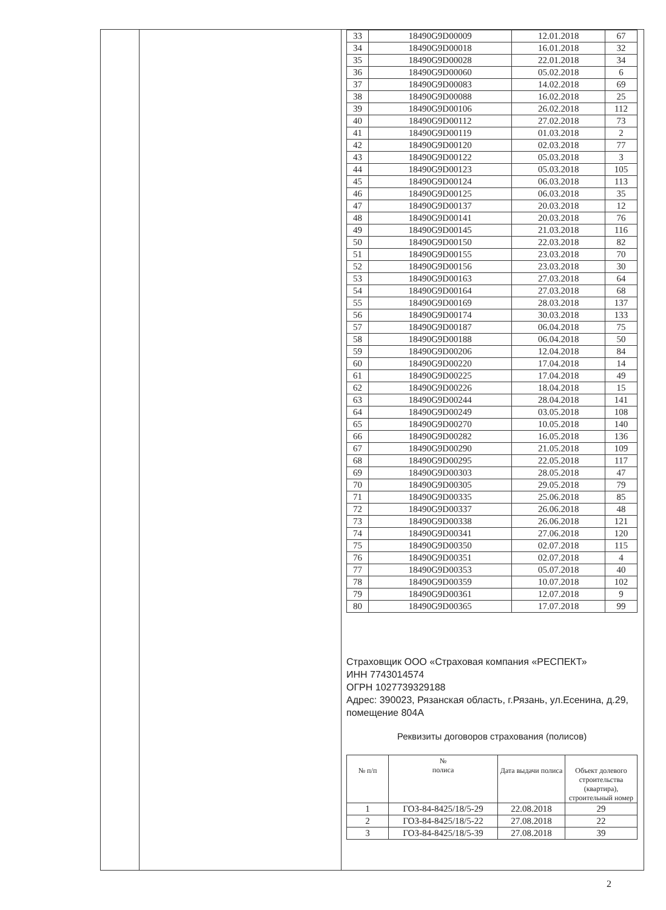| 33 | 18490G9D00009 | 12.01.2018 | 67 |
| 34 | 18490G9D00018 | 16.01.2018 | 32 |
| 35 | 18490G9D00028 | 22.01.2018 | 34 |
| 36 | 18490G9D00060 | 05.02.2018 | 6 |
| 37 | 18490G9D00083 | 14.02.2018 | 69 |
| 38 | 18490G9D00088 | 16.02.2018 | 25 |
| 39 | 18490G9D00106 | 26.02.2018 | 112 |
| 40 | 18490G9D00112 | 27.02.2018 | 73 |
| 41 | 18490G9D00119 | 01.03.2018 | 2 |
| 42 | 18490G9D00120 | 02.03.2018 | 77 |
| 43 | 18490G9D00122 | 05.03.2018 | 3 |
| 44 | 18490G9D00123 | 05.03.2018 | 105 |
| 45 | 18490G9D00124 | 06.03.2018 | 113 |
| 46 | 18490G9D00125 | 06.03.2018 | 35 |
| 47 | 18490G9D00137 | 20.03.2018 | 12 |
| 48 | 18490G9D00141 | 20.03.2018 | 76 |
| 49 | 18490G9D00145 | 21.03.2018 | 116 |
| 50 | 18490G9D00150 | 22.03.2018 | 82 |
| 51 | 18490G9D00155 | 23.03.2018 | 70 |
| 52 | 18490G9D00156 | 23.03.2018 | 30 |
| 53 | 18490G9D00163 | 27.03.2018 | 64 |
| 54 | 18490G9D00164 | 27.03.2018 | 68 |
| 55 | 18490G9D00169 | 28.03.2018 | 137 |
| 56 | 18490G9D00174 | 30.03.2018 | 133 |
| 57 | 18490G9D00187 | 06.04.2018 | 75 |
| 58 | 18490G9D00188 | 06.04.2018 | 50 |
| 59 | 18490G9D00206 | 12.04.2018 | 84 |
| 60 | 18490G9D00220 | 17.04.2018 | 14 |
| 61 | 18490G9D00225 | 17.04.2018 | 49 |
| 62 | 18490G9D00226 | 18.04.2018 | 15 |
| 63 | 18490G9D00244 | 28.04.2018 | 141 |
| 64 | 18490G9D00249 | 03.05.2018 | 108 |
| 65 | 18490G9D00270 | 10.05.2018 | 140 |
| 66 | 18490G9D00282 | 16.05.2018 | 136 |
| 67 | 18490G9D00290 | 21.05.2018 | 109 |
| 68 | 18490G9D00295 | 22.05.2018 | 117 |
| 69 | 18490G9D00303 | 28.05.2018 | 47 |
| 70 | 18490G9D00305 | 29.05.2018 | 79 |
| 71 | 18490G9D00335 | 25.06.2018 | 85 |
| 72 | 18490G9D00337 | 26.06.2018 | 48 |
| 73 | 18490G9D00338 | 26.06.2018 | 121 |
| 74 | 18490G9D00341 | 27.06.2018 | 120 |
| 75 | 18490G9D00350 | 02.07.2018 | 115 |
| 76 | 18490G9D00351 | 02.07.2018 | 4 |
| 77 | 18490G9D00353 | 05.07.2018 | 40 |
| 78 | 18490G9D00359 | 10.07.2018 | 102 |
| 79 | 18490G9D00361 | 12.07.2018 | 9 |
| 80 | 18490G9D00365 | 17.07.2018 | 99 |
Страховщик ООО «Страховая компания «РЕСПЕКТ»
ИНН 7743014574
ОГРН 1027739329188
Адрес: 390023, Рязанская область, г.Рязань, ул.Есенина, д.29, помещение 804А
Реквизиты договоров страхования (полисов)
| № п/п | № полиса | Дата выдачи полиса | Объект долевого строительства (квартира), строительный номер |
| --- | --- | --- | --- |
| 1 | ГОЗ-84-8425/18/5-29 | 22.08.2018 | 29 |
| 2 | ГОЗ-84-8425/18/5-22 | 27.08.2018 | 22 |
| 3 | ГОЗ-84-8425/18/5-39 | 27.08.2018 | 39 |
2